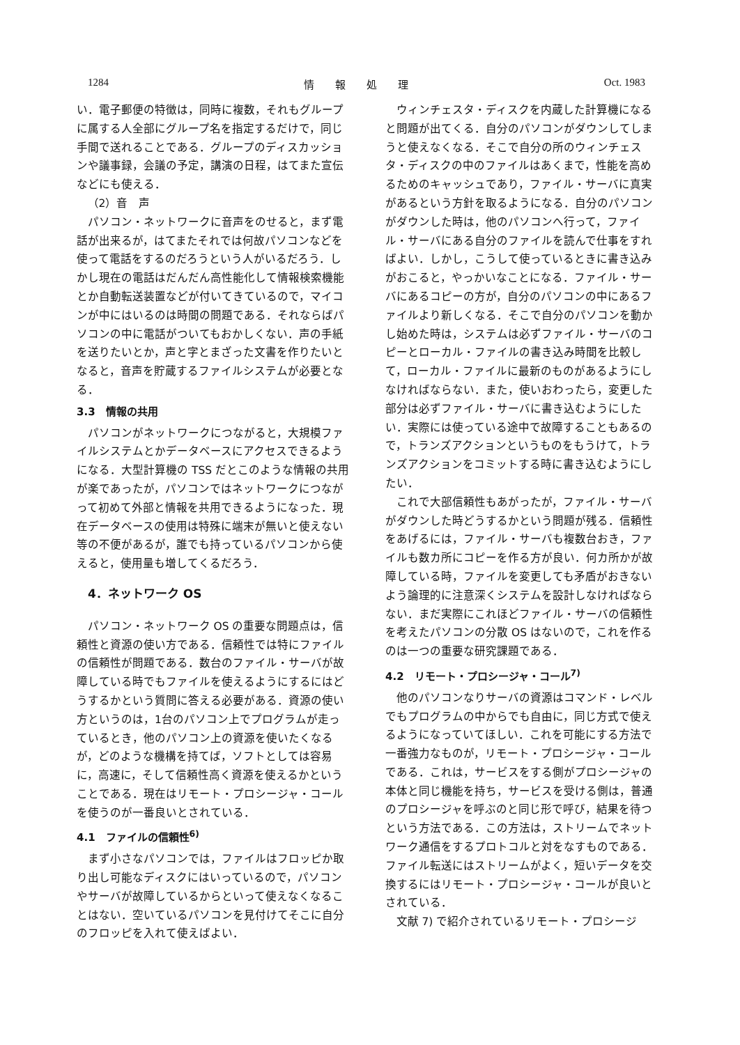1284 情　　報　　処　　理 Oct. 1983
い．電子郵便の特徴は，同時に複数，それもグループに属する人全部にグループ名を指定するだけで，同じ手間で送れることである．グループのディスカッションや議事録，会議の予定，講演の日程，はてまた宣伝などにも使える．
（2）音　声
パソコン・ネットワークに音声をのせると，まず電話が出来るが，はてまたそれでは何故パソコンなどを使って電話をするのだろうという人がいるだろう．しかし現在の電話はだんだん高性能化して情報検索機能とか自動転送装置などが付いてきているので，マイコンが中にはいるのは時間の問題である．それならばパソコンの中に電話がついてもおかしくない．声の手紙を送りたいとか，声と字とまざった文書を作りたいとなると，音声を貯蔵するファイルシステムが必要となる．
3.3　情報の共用
パソコンがネットワークにつながると，大規模ファイルシステムとかデータベースにアクセスできるようになる．大型計算機の TSS だとこのような情報の共用が楽であったが，パソコンではネットワークにつながって初めて外部と情報を共用できるようになった．現在データベースの使用は特殊に端末が無いと使えない等の不便があるが，誰でも持っているパソコンから使えると，使用量も増してくるだろう．
4．ネットワーク OS
パソコン・ネットワーク OS の重要な問題点は，信頼性と資源の使い方である．信頼性では特にファイルの信頼性が問題である．数台のファイル・サーバが故障している時でもファイルを使えるようにするにはどうするかという質問に答える必要がある．資源の使い方というのは，1台のパソコン上でプログラムが走っているとき，他のパソコン上の資源を使いたくなるが，どのような機構を持てば，ソフトとしては容易に，高速に，そして信頼性高く資源を使えるかということである．現在はリモート・プロシージャ・コールを使うのが一番良いとされている．
4.1　ファイルの信頼性<sup>6)</sup>
まず小さなパソコンでは，ファイルはフロッピか取り出し可能なディスクにはいっているので，パソコンやサーバが故障しているからといって使えなくなることはない．空いているパソコンを見付けてそこに自分のフロッピを入れて使えばよい．
ウィンチェスタ・ディスクを内蔵した計算機になると問題が出てくる．自分のパソコンがダウンしてしまうと使えなくなる．そこで自分の所のウィンチェスタ・ディスクの中のファイルはあくまで，性能を高めるためのキャッシュであり，ファイル・サーバに真実があるという方針を取るようになる．自分のパソコンがダウンした時は，他のパソコンへ行って，ファイル・サーバにある自分のファイルを読んで仕事をすればよい．しかし，こうして使っているときに書き込みがおこると，やっかいなことになる．ファイル・サーバにあるコピーの方が，自分のパソコンの中にあるファイルより新しくなる．そこで自分のパソコンを動かし始めた時は，システムは必ずファイル・サーバのコピーとローカル・ファイルの書き込み時間を比較して，ローカル・ファイルに最新のものがあるようにしなければならない．また，使いおわったら，変更した部分は必ずファイル・サーバに書き込むようにしたい．実際には使っている途中で故障することもあるので，トランズアクションというものをもうけて，トランズアクションをコミットする時に書き込むようにしたい．
これで大部信頼性もあがったが，ファイル・サーバがダウンした時どうするかという問題が残る．信頼性をあげるには，ファイル・サーバも複数台おき，ファイルも数カ所にコピーを作る方が良い．何カ所かが故障している時，ファイルを変更しても矛盾がおきないよう論理的に注意深くシステムを設計しなければならない．まだ実際にこれほどファイル・サーバの信頼性を考えたパソコンの分散 OS はないので，これを作るのは一つの重要な研究課題である．
4.2　リモート・プロシージャ・コール<sup>7)</sup>
他のパソコンなりサーバの資源はコマンド・レベルでもプログラムの中からでも自由に，同じ方式で使えるようになっていてほしい．これを可能にする方法で一番強力なものが，リモート・プロシージャ・コールである．これは，サービスをする側がプロシージャの本体と同じ機能を持ち，サービスを受ける側は，普通のプロシージャを呼ぶのと同じ形で呼び，結果を待つという方法である．この方法は，ストリームでネットワーク通信をするプロトコルと対をなすものである．ファイル転送にはストリームがよく，短いデータを交換するにはリモート・プロシージャ・コールが良いとされている．
文献 7) で紹介されているリモート・プロシージ